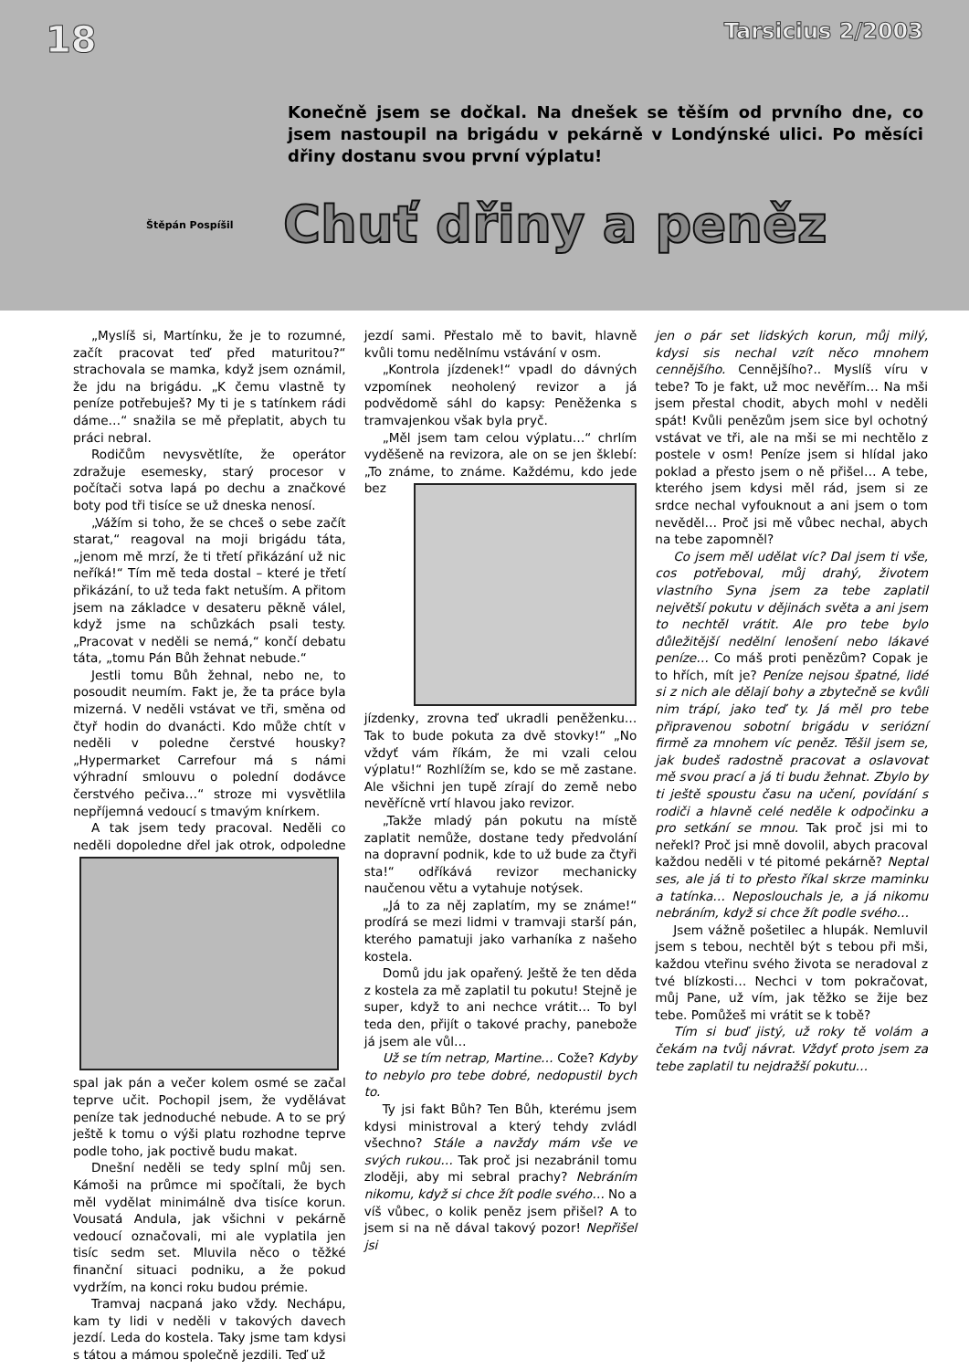18 Tarsicius 2/2003
Konečně jsem se dočkal. Na dnešek se těším od prvního dne, co jsem nastoupil na brigádu v pekárně v Londýnské ulici. Po měsíci dřiny dostanu svou první výplatu!
Štěpán Pospíšil
Chuť dřiny a peněz
„Myslíš si, Martínku, že je to rozumné, začít pracovat teď před maturitou?“ strachovala se mamka, když jsem oznámil, že jdu na brigádu. „K čemu vlastně ty peníze potřebuješ? My ti je s tatínkem rádi dáme…“ snažila se mě přeplatit, abych tu práci nebral.
Rodičům nevysvětlíte, že operátor zdražuje esemesky, starý procesor v počítači sotva lapá po dechu a značkové boty pod tři tisíce se už dneska nenosí.
„Vážím si toho, že se chceš o sebe začít starat,“ reagoval na moji brigádu táta, „jenom mě mrzí, že ti třetí přikázání už nic neříká!“ Tím mě teda dostal – které je třetí přikázání, to už teda fakt netuším. A přitom jsem na základce v desateru pěkně válel, když jsme na schůzkách psali testy. „Pracovat v neděli se nemá,“ končí debatu táta, „tomu Pán Bůh žehnat nebude.“
Jestli tomu Bůh žehnal, nebo ne, to posoudit neumím. Fakt je, že ta práce byla mizerná. V neděli vstávat ve tři, směna od čtyř hodin do dvanácti. Kdo může chtít v neděli v poledne čerstvé housky? „Hypermarket Carrefour má s námi výhradní smlouvu o polední dodávce čerstvého pečiva…“ stroze mi vysvětlila nepříjemná vedoucí s tmavým knírkem.
A tak jsem tedy pracoval. Neděli co neděli dopoledne dřel jak otrok, odpoledne spal jak pán a večer kolem osmé se začal teprve učit. Pochopil jsem, že vydělávat peníze tak jednoduché nebude. A to se prý ještě k tomu o výši platu rozhodne teprve podle toho, jak poctivě budu makat.
Dnešní neděli se tedy splní můj sen. Kámoši na průmce mi spočítali, že bych měl vydělat minimálně dva tisíce korun. Vousatá Andula, jak všichni v pekárně vedoucí označovali, mi ale vyplatila jen tisíc sedm set. Mluvila něco o těžké finanční situaci podniku, a že pokud vydržím, na konci roku budou prémie.
Tramvaj nacpaná jako vždy. Nechápu, kam ty lidi v neděli v takových davech jezdí. Leda do kostela. Taky jsme tam kdysi s tátou a mámou společně jezdili. Teď už
jezdí sami. Přestalo mě to bavit, hlavně kvůli tomu nedělnímu vstávání v osm.
„Kontrola jízdenek!“ vpadl do dávných vzpomínek neoholený revizor a já podvědomě sáhl do kapsy: Peněženka s tramvajenkou však byla pryč.
„Měl jsem tam celou výplatu…“ chrlím vyděšeně na revizora, ale on se jen šklebí: „To známe, to známe. Každému, kdo jede bez jízdenky, zrovna teď ukradli peněženku… Tak to bude pokuta za dvě stovky!“ „No vždyť vám říkám, že mi vzali celou výplatu!“ Rozhlížím se, kdo se mě zastane. Ale všichni jen tupě zírají do země nebo nevěřícně vrtí hlavou jako revizor.
„Takže mladý pán pokutu na místě zaplatit nemůže, dostane tedy předvolání na dopravní podnik, kde to už bude za čtyři sta!“ odříkává revizor mechanicky naučenou větu a vytahuje notýsek.
„Já to za něj zaplatím, my se známe!“ prodírá se mezi lidmi v tramvaji starší pán, kterého pamatuji jako varhaníka z našeho kostela.
Domů jdu jak opařený. Ještě že ten děda z kostela za mě zaplatil tu pokutu! Stejně je super, když to ani nechce vrátit… To byl teda den, přijít o takové prachy, panebože já jsem ale vůl…
Už se tím netrap, Martine… Cože? Kdyby to nebylo pro tebe dobré, nedopustil bych to.
Ty jsi fakt Bůh? Ten Bůh, kterému jsem kdysi ministroval a který tehdy zvládl všechno? Stále a navždy mám vše ve svých rukou… Tak proč jsi nezabránil tomu zloději, aby mi sebral prachy? Nebráním nikomu, když si chce žít podle svého… No a víš vůbec, o kolik peněz jsem přišel? A to jsem si na ně dával takový pozor! Nepřišel jsi
jen o pár set lidských korun, můj milý, kdysi sis nechal vzít něco mnohem cennějšího. Cennějšího?.. Myslíš víru v tebe? To je fakt, už moc nevěřím… Na mši jsem přestal chodit, abych mohl v neděli spát! Kvůli penězům jsem sice byl ochotný vstávat ve tři, ale na mši se mi nechtělo z postele v osm! Peníze jsem si hlídal jako poklad a přesto jsem o ně přišel… A tebe, kterého jsem kdysi měl rád, jsem si ze srdce nechal vyfouknout a ani jsem o tom nevěděl… Proč jsi mě vůbec nechal, abych na tebe zapomněl?
Co jsem měl udělat víc? Dal jsem ti vše, cos potřeboval, můj drahý, životem vlastního Syna jsem za tebe zaplatil největší pokutu v dějinách světa a ani jsem to nechtěl vrátit. Ale pro tebe bylo důležitější nedělní lenošení nebo lákavé peníze… Co máš proti penězům? Copak je to hřích, mít je? Peníze nejsou špatné, lidé si z nich ale dělají bohy a zbytečně se kvůli nim trápí, jako teď ty. Já měl pro tebe připravenou sobotní brigádu v seriózní firmě za mnohem víc peněz. Těšil jsem se, jak budeš radostně pracovat a oslavovat mě svou prací a já ti budu žehnat. Zbylo by ti ještě spoustu času na učení, povídání s rodiči a hlavně celé neděle k odpočinku a pro setkání se mnou. Tak proč jsi mi to neřekl? Proč jsi mně dovolil, abych pracoval každou neděli v té pitomé pekárně? Neptal ses, ale já ti to přesto říkal skrze maminku a tatínka… Neposlouchals je, a já nikomu nebráním, když si chce žít podle svého…
Jsem vážně pošetilec a hlupák. Nemluvil jsem s tebou, nechtěl být s tebou při mši, každou vteřinu svého života se neradoval z tvé blízkosti… Nechci v tom pokračovat, můj Pane, už vím, jak těžko se žije bez tebe. Pomůžeš mi vrátit se k tobě?
Tím si buď jistý, už roky tě volám a čekám na tvůj návrat. Vždyť proto jsem za tebe zaplatil tu nejdražší pokutu…